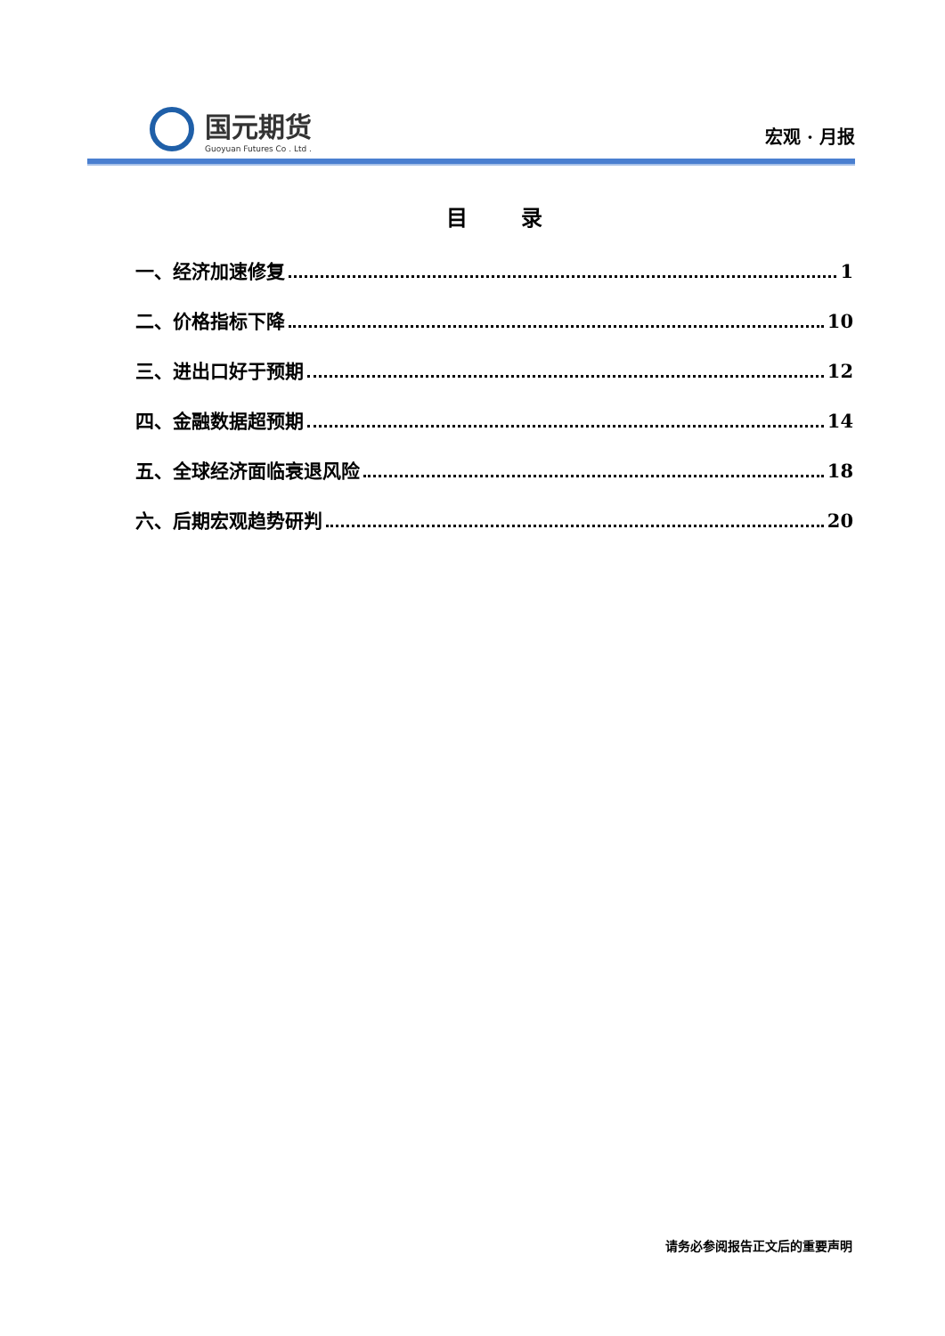国元期货
Guoyuan Futures Co . Ltd .
宏观 · 月报
目录
一、经济加速修复 1
二、价格指标下降 10
三、进出口好于预期 12
四、金融数据超预期 14
五、全球经济面临衰退风险 18
六、后期宏观趋势研判 20
请务必参阅报告正文后的重要声明